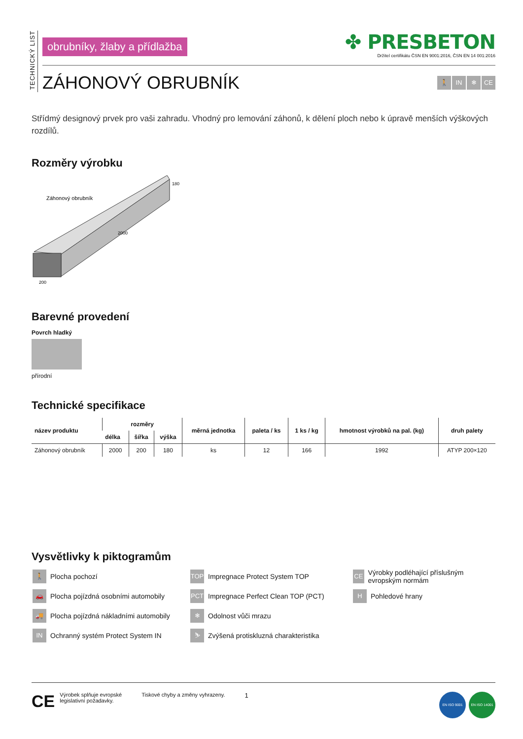TECHNICKÝ LIST
obrubníky, žlaby a přídlažba
✤ PRESBETON
Držitel certifikátu ČSN EN 9001:2016, ČSN EN 14 001:2016
ZÁHONOVÝ OBRUBNÍK
🚶 IN ❄ CE
Střídmý designový prvek pro vaši zahradu. Vhodný pro lemování záhonů, k dělení ploch nebo k úpravě menších výškových rozdílů.
Rozměry výrobku
Záhonový obrubník
180
2000
200
Barevné provedení
Povrch hladký
přírodní
Technické specifikace
| název produktu | rozměry | | | měrná jednotka | paleta / ks | 1 ks / kg | hmotnost výrobků na pal. (kg) | druh palety |
| --- | --- | --- | --- | --- | --- | --- | --- | --- |
| | délka | šířka | výška | | | | | |
| Záhonový obrubník | 2000 | 200 | 180 | ks | 12 | 166 | 1992 | ATYP 200×120 |
Vysvětlivky k piktogramům
🚶 Plocha pochozí
TOP Impregnace Protect System TOP
CE Výrobky podléhající příslušným evropským normám
🚗 Plocha pojízdná osobními automobily
PCT Impregnace Perfect Clean TOP (PCT)
H Pohledové hrany
🚚 Plocha pojízdná nákladními automobily
❄ Odolnost vůči mrazu
IN Ochranný systém Protect System IN
⛷ Zvýšená protiskluzná charakteristika
CE Výrobek splňuje evropské
legislativní požadavky.
Tiskové chyby a změny vyhrazeny.
1
EN ISO 9001 EN ISO 14001